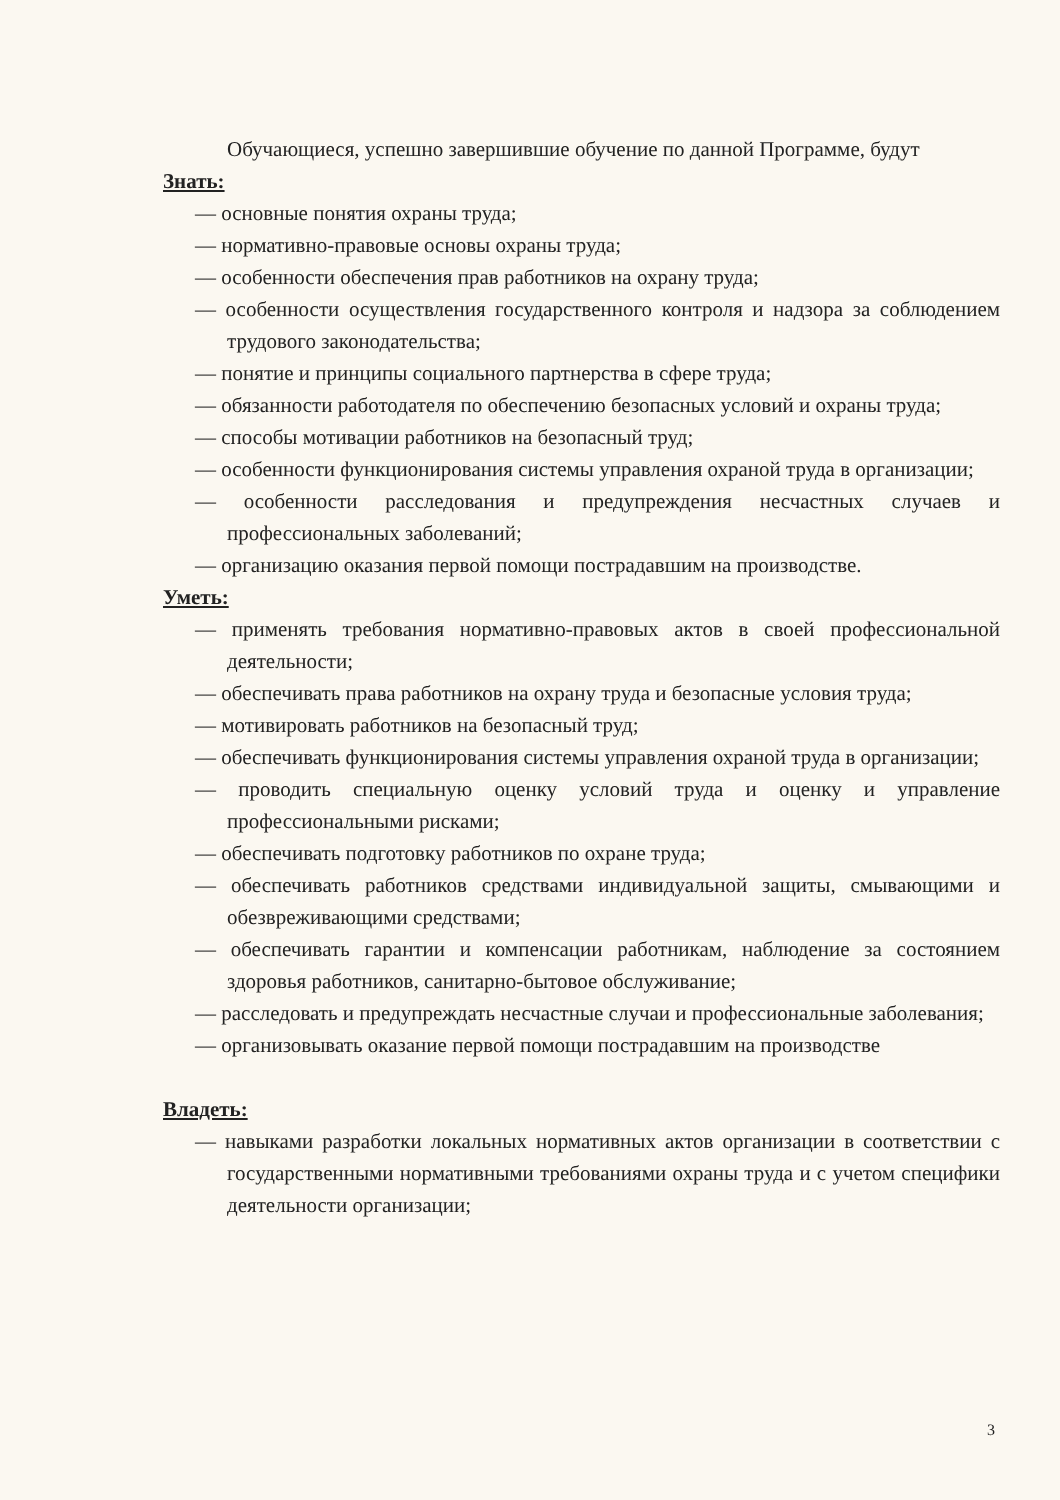Обучающиеся, успешно завершившие обучение по данной Программе, будут
Знать:
— основные понятия охраны труда;
— нормативно-правовые основы охраны труда;
— особенности обеспечения прав работников на охрану труда;
— особенности осуществления государственного контроля и надзора за соблюдением трудового законодательства;
— понятие и принципы социального партнерства в сфере труда;
— обязанности работодателя по обеспечению безопасных условий и охраны труда;
— способы мотивации работников на безопасный труд;
— особенности функционирования системы управления охраной труда в организации;
— особенности расследования и предупреждения несчастных случаев и профессиональных заболеваний;
— организацию оказания первой помощи пострадавшим на производстве.
Уметь:
— применять требования нормативно-правовых актов в своей профессиональной деятельности;
— обеспечивать права работников на охрану труда и безопасные условия труда;
— мотивировать работников на безопасный труд;
— обеспечивать функционирования системы управления охраной труда в организации;
— проводить специальную оценку условий труда и оценку и управление профессиональными рисками;
— обеспечивать подготовку работников по охране труда;
— обеспечивать работников средствами индивидуальной защиты, смывающими и обезвреживающими средствами;
— обеспечивать гарантии и компенсации работникам, наблюдение за состоянием здоровья работников, санитарно-бытовое обслуживание;
— расследовать и предупреждать несчастные случаи и профессиональные заболевания;
— организовывать оказание первой помощи пострадавшим на производстве
Владеть:
— навыками разработки локальных нормативных актов организации в соответствии с государственными нормативными требованиями охраны труда и с учетом специфики деятельности организации;
3